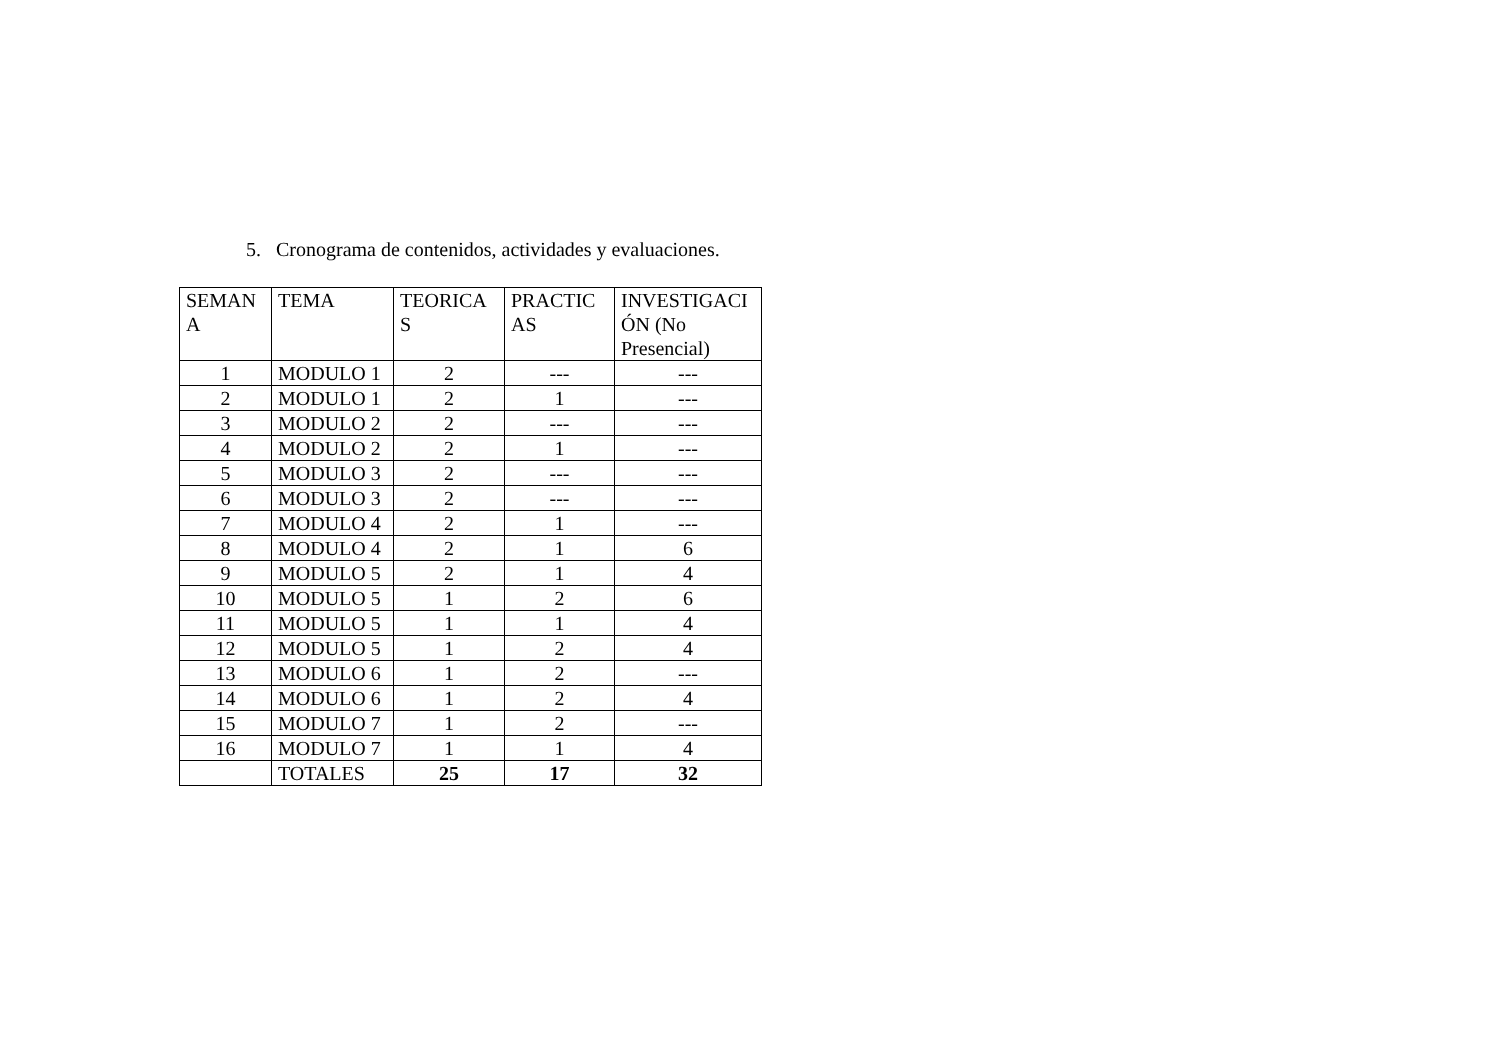5. Cronograma de contenidos, actividades y evaluaciones.
| SEMAN A | TEMA | TEORICA S | PRACTIC AS | INVESTIGACI ÓN (No Presencial) |
| --- | --- | --- | --- | --- |
| 1 | MODULO 1 | 2 | --- | --- |
| 2 | MODULO 1 | 2 | 1 | --- |
| 3 | MODULO 2 | 2 | --- | --- |
| 4 | MODULO 2 | 2 | 1 | --- |
| 5 | MODULO 3 | 2 | --- | --- |
| 6 | MODULO 3 | 2 | --- | --- |
| 7 | MODULO 4 | 2 | 1 | --- |
| 8 | MODULO 4 | 2 | 1 | 6 |
| 9 | MODULO 5 | 2 | 1 | 4 |
| 10 | MODULO 5 | 1 | 2 | 6 |
| 11 | MODULO 5 | 1 | 1 | 4 |
| 12 | MODULO 5 | 1 | 2 | 4 |
| 13 | MODULO 6 | 1 | 2 | --- |
| 14 | MODULO 6 | 1 | 2 | 4 |
| 15 | MODULO 7 | 1 | 2 | --- |
| 16 | MODULO 7 | 1 | 1 | 4 |
| | TOTALES | 25 | 17 | 32 |